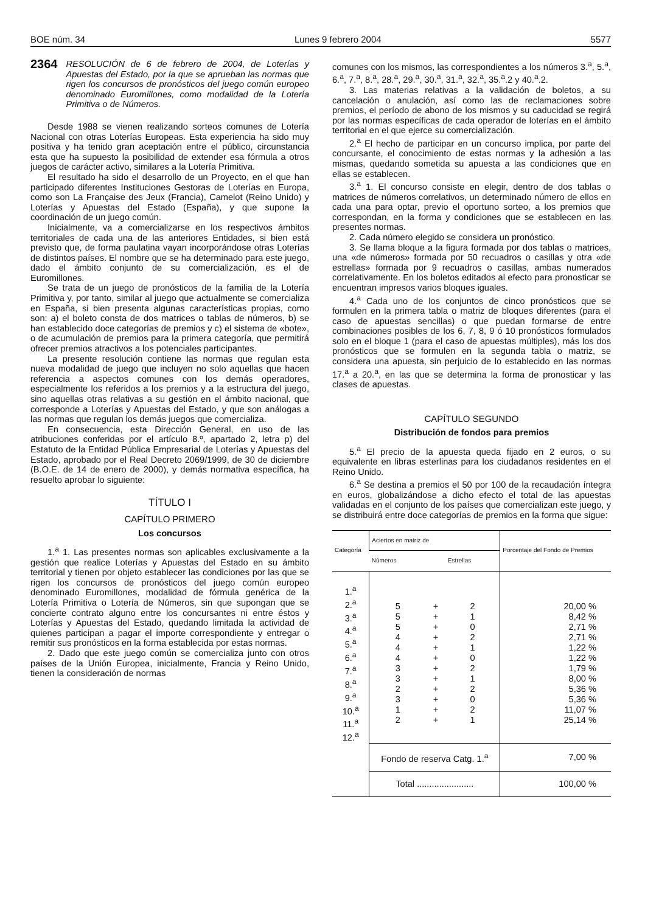BOE núm. 34 Lunes 9 febrero 2004 5577
2364 RESOLUCIÓN de 6 de febrero de 2004, de Loterías y Apuestas del Estado, por la que se aprueban las normas que rigen los concursos de pronósticos del juego común europeo denominado Euromillones, como modalidad de la Lotería Primitiva o de Números.
Desde 1988 se vienen realizando sorteos comunes de Lotería Nacional con otras Loterías Europeas. Esta experiencia ha sido muy positiva y ha tenido gran aceptación entre el público, circunstancia esta que ha supuesto la posibilidad de extender esa fórmula a otros juegos de carácter activo, similares a la Lotería Primitiva.
El resultado ha sido el desarrollo de un Proyecto, en el que han participado diferentes Instituciones Gestoras de Loterías en Europa, como son La Française des Jeux (Francia), Camelot (Reino Unido) y Loterías y Apuestas del Estado (España), y que supone la coordinación de un juego común.
Inicialmente, va a comercializarse en los respectivos ámbitos territoriales de cada una de las anteriores Entidades, si bien está previsto que, de forma paulatina vayan incorporándose otras Loterías de distintos países. El nombre que se ha determinado para este juego, dado el ámbito conjunto de su comercialización, es el de Euromillones.
Se trata de un juego de pronósticos de la familia de la Lotería Primitiva y, por tanto, similar al juego que actualmente se comercializa en España, si bien presenta algunas características propias, como son: a) el boleto consta de dos matrices o tablas de números, b) se han establecido doce categorías de premios y c) el sistema de «bote», o de acumulación de premios para la primera categoría, que permitirá ofrecer premios atractivos a los potenciales participantes.
La presente resolución contiene las normas que regulan esta nueva modalidad de juego que incluyen no solo aquellas que hacen referencia a aspectos comunes con los demás operadores, especialmente los referidos a los premios y a la estructura del juego, sino aquellas otras relativas a su gestión en el ámbito nacional, que corresponde a Loterías y Apuestas del Estado, y que son análogas a las normas que regulan los demás juegos que comercializa.
En consecuencia, esta Dirección General, en uso de las atribuciones conferidas por el artículo 8.º, apartado 2, letra p) del Estatuto de la Entidad Pública Empresarial de Loterías y Apuestas del Estado, aprobado por el Real Decreto 2069/1999, de 30 de diciembre (B.O.E. de 14 de enero de 2000), y demás normativa específica, ha resuelto aprobar lo siguiente:
TÍTULO I
CAPÍTULO PRIMERO
Los concursos
1.<sup>a</sup> 1. Las presentes normas son aplicables exclusivamente a la gestión que realice Loterías y Apuestas del Estado en su ámbito territorial y tienen por objeto establecer las condiciones por las que se rigen los concursos de pronósticos del juego común europeo denominado Euromillones, modalidad de fórmula genérica de la Lotería Primitiva o Lotería de Números, sin que supongan que se concierte contrato alguno entre los concursantes ni entre éstos y Loterías y Apuestas del Estado, quedando limitada la actividad de quienes participan a pagar el importe correspondiente y entregar o remitir sus pronósticos en la forma establecida por estas normas.
2. Dado que este juego común se comercializa junto con otros países de la Unión Europea, inicialmente, Francia y Reino Unido, tienen la consideración de normas
comunes con los mismos, las correspondientes a los números 3.<sup>a</sup>, 5.<sup>a</sup>, 6.<sup>a</sup>, 7.<sup>a</sup>, 8.<sup>a</sup>, 28.<sup>a</sup>, 29.<sup>a</sup>, 30.<sup>a</sup>, 31.<sup>a</sup>, 32.<sup>a</sup>, 35.<sup>a</sup>.2 y 40.<sup>a</sup>.2.
3. Las materias relativas a la validación de boletos, a su cancelación o anulación, así como las de reclamaciones sobre premios, el período de abono de los mismos y su caducidad se regirá por las normas específicas de cada operador de loterías en el ámbito territorial en el que ejerce su comercialización.
2.<sup>a</sup> El hecho de participar en un concurso implica, por parte del concursante, el conocimiento de estas normas y la adhesión a las mismas, quedando sometida su apuesta a las condiciones que en ellas se establecen.
3.<sup>a</sup> 1. El concurso consiste en elegir, dentro de dos tablas o matrices de números correlativos, un determinado número de ellos en cada una para optar, previo el oportuno sorteo, a los premios que correspondan, en la forma y condiciones que se establecen en las presentes normas.
2. Cada número elegido se considera un pronóstico.
3. Se llama bloque a la figura formada por dos tablas o matrices, una «de números» formada por 50 recuadros o casillas y otra «de estrellas» formada por 9 recuadros o casillas, ambas numerados correlativamente. En los boletos editados al efecto para pronosticar se encuentran impresos varios bloques iguales.
4.<sup>a</sup> Cada uno de los conjuntos de cinco pronósticos que se formulen en la primera tabla o matriz de bloques diferentes (para el caso de apuestas sencillas) o que puedan formarse de entre combinaciones posibles de los 6, 7, 8, 9 ó 10 pronósticos formulados solo en el bloque 1 (para el caso de apuestas múltiples), más los dos pronósticos que se formulen en la segunda tabla o matriz, se considera una apuesta, sin perjuicio de lo establecido en las normas 17.<sup>a</sup> a 20.<sup>a</sup>, en las que se determina la forma de pronosticar y las clases de apuestas.
CAPÍTULO SEGUNDO
Distribución de fondos para premios
5.<sup>a</sup> El precio de la apuesta queda fijado en 2 euros, o su equivalente en libras esterlinas para los ciudadanos residentes en el Reino Unido.
6.<sup>a</sup> Se destina a premios el 50 por 100 de la recaudación íntegra en euros, globalizándose a dicho efecto el total de las apuestas validadas en el conjunto de los países que comercializan este juego, y se distribuirá entre doce categorías de premios en la forma que sigue:
| Categoría | Aciertos en matriz de | | | Porcentaje del Fondo de Premios |
| --- | --- | --- | --- | --- |
| | Números | | Estrellas | |
| 1.<sup>a</sup> 2.<sup>a</sup> 3.<sup>a</sup> 4.<sup>a</sup> 5.<sup>a</sup> 6.<sup>a</sup> 7.<sup>a</sup> 8.<sup>a</sup> 9.<sup>a</sup> 10.<sup>a</sup> 11.<sup>a</sup> 12.<sup>a</sup> | 5 5 5 4 4 4 3 3 2 3 1 2 | + + + + + + + + + + + + | 2 1 0 2 1 0 2 1 2 0 2 1 | 20,00 % 8,42 % 2,71 % 2,71 % 1,22 % 1,22 % 1,79 % 8,00 % 5,36 % 5,36 % 11,07 % 25,14 % |
| | Fondo de reserva Catg. 1.<sup>a</sup> | | | 7,00 % |
| | Total ....................... | | | 100,00 % |